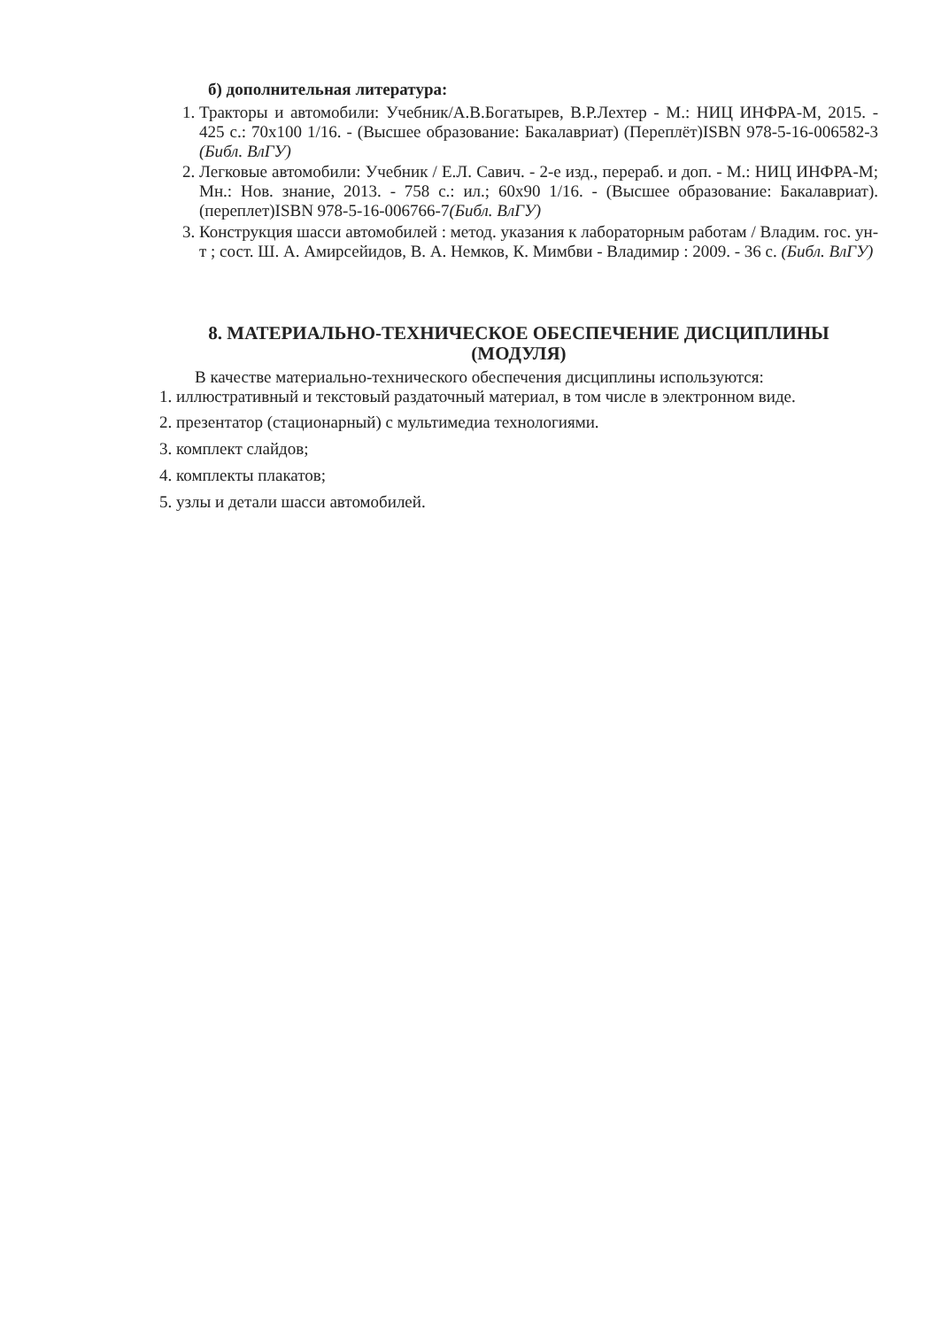б) дополнительная литература:
1. Тракторы и автомобили: Учебник/А.В.Богатырев, В.Р.Лехтер - М.: НИЦ ИНФРА-М, 2015. - 425 с.: 70x100 1/16. - (Высшее образование: Бакалавриат) (Переплёт)ISBN 978-5-16-006582-3 (Библ. ВлГУ)
2. Легковые автомобили: Учебник / Е.Л. Савич. - 2-е изд., перераб. и доп. - М.: НИЦ ИНФРА-М; Мн.: Нов. знание, 2013. - 758 с.: ил.; 60x90 1/16. - (Высшее образование: Бакалавриат). (переплет)ISBN 978-5-16-006766-7(Библ. ВлГУ)
3. Конструкция шасси автомобилей : метод. указания к лабораторным работам / Владим. гос. ун-т ; сост. Ш. А. Амирсейидов, В. А. Немков, К. Мимбви - Владимир : 2009. - 36 с. (Библ. ВлГУ)
8. МАТЕРИАЛЬНО-ТЕХНИЧЕСКОЕ ОБЕСПЕЧЕНИЕ ДИСЦИПЛИНЫ
(МОДУЛЯ)
В качестве материально-технического обеспечения дисциплины используются:
1. иллюстративный и текстовый раздаточный материал, в том числе в электронном виде.
2. презентатор (стационарный) с мультимедиа технологиями.
3. комплект слайдов;
4. комплекты плакатов;
5. узлы и детали шасси автомобилей.